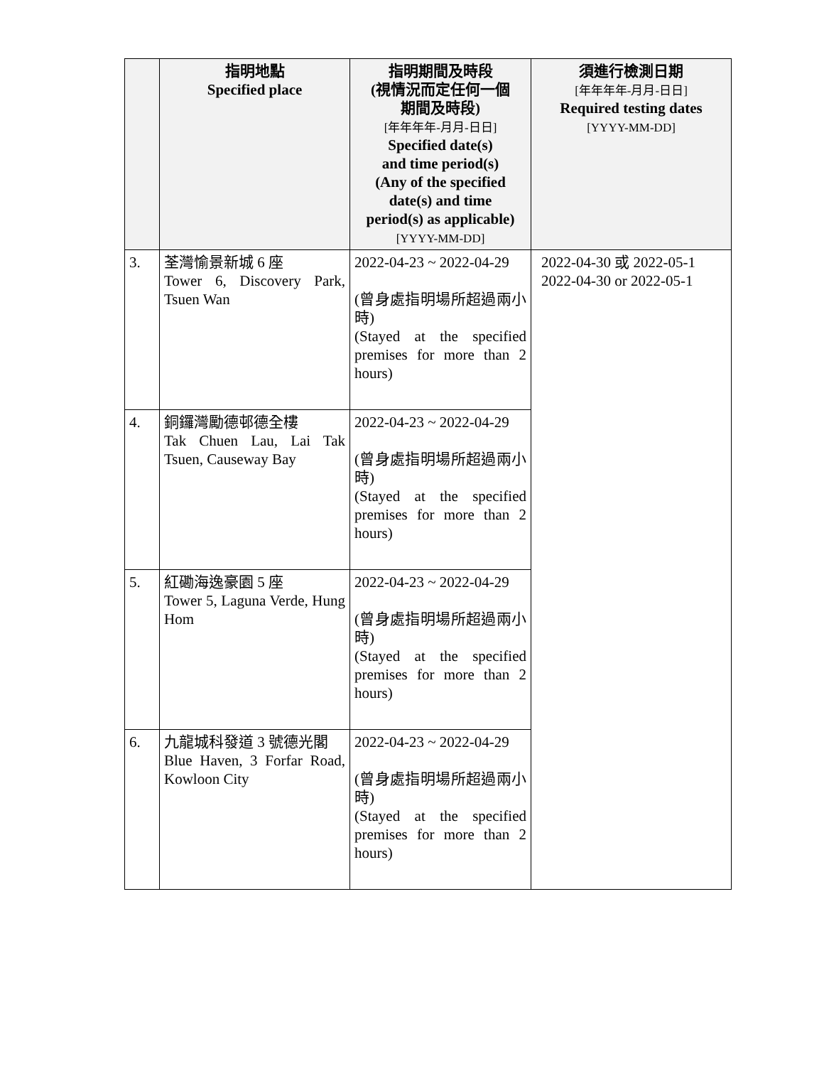| | 指明地點 Specified place | 指明期間及時段 (視情況而定任何一個 期間及時段) [年年年年-月月-日日] Specified date(s) and time period(s) (Any of the specified date(s) and time period(s) as applicable) [YYYY-MM-DD] | 須進行檢測日期 [年年年年-月月-日日] Required testing dates [YYYY-MM-DD] |
| --- | --- | --- | --- |
| 3. | 荃灣愉景新城 6 座 Tower 6, Discovery Park, Tsuen Wan | 2022-04-23 ~ 2022-04-29 (曾身處指明場所超過兩小時) (Stayed at the specified premises for more than 2 hours) | 2022-04-30 或 2022-05-1 2022-04-30 or 2022-05-1 |
| 4. | 銅鑼灣勵德邨德全樓 Tak Chuen Lau, Lai Tak Tsuen, Causeway Bay | 2022-04-23 ~ 2022-04-29 (曾身處指明場所超過兩小時) (Stayed at the specified premises for more than 2 hours) | |
| 5. | 紅磡海逸豪園 5 座 Tower 5, Laguna Verde, Hung Hom | 2022-04-23 ~ 2022-04-29 (曾身處指明場所超過兩小時) (Stayed at the specified premises for more than 2 hours) | |
| 6. | 九龍城科發道 3 號德光閣 Blue Haven, 3 Forfar Road, Kowloon City | 2022-04-23 ~ 2022-04-29 (曾身處指明場所超過兩小時) (Stayed at the specified premises for more than 2 hours) | |